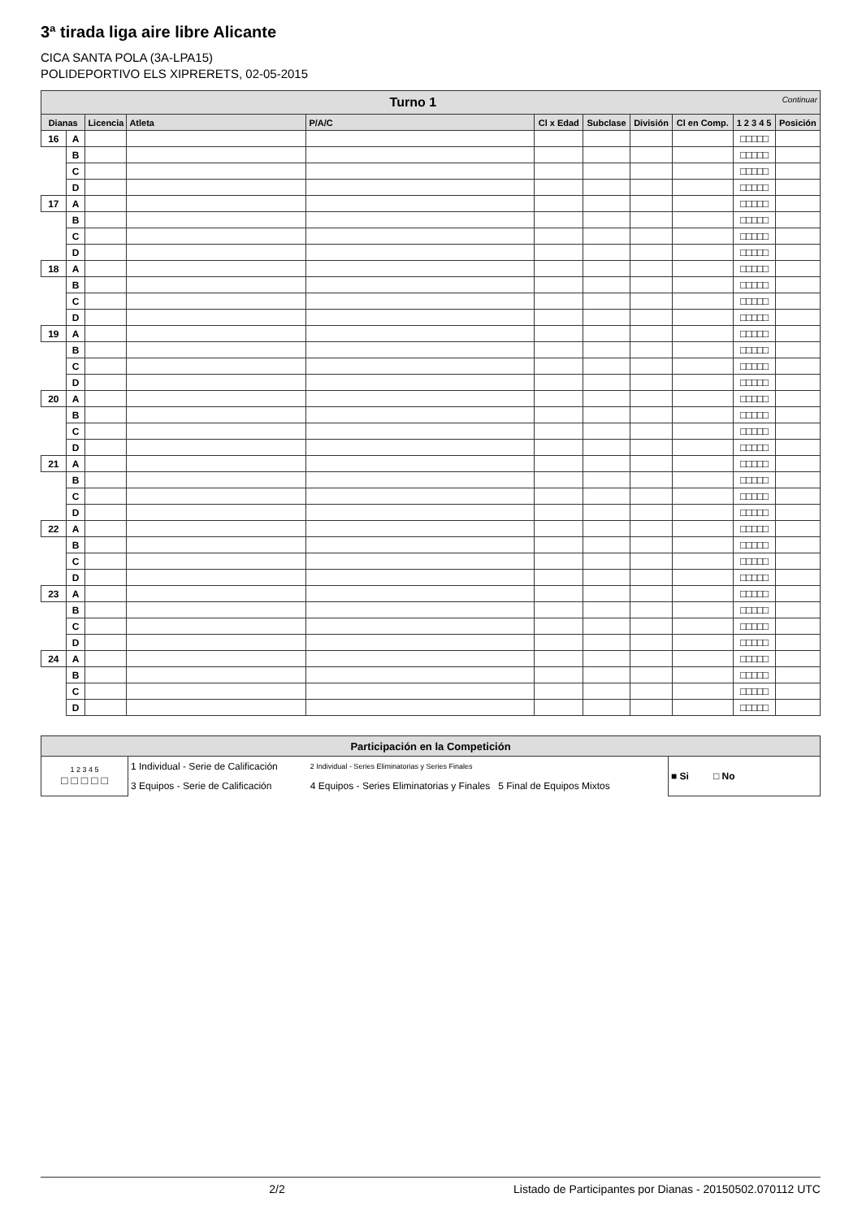3ª tirada liga aire libre Alicante
CICA SANTA POLA (3A-LPA15)
POLIDEPORTIVO ELS XIPRERETS, 02-05-2015
| Turno 1 Continuar | | | | | | | | | | |
| Dianas | | Licencia | Atleta | P/A/C | Cl x Edad | Subclase | División | Cl en Comp. | 1 2 3 4 5 | Posición |
| 16 | A | | | | | | | | □□□□□ | |
| | B | | | | | | | | □□□□□ | |
| | C | | | | | | | | □□□□□ | |
| | D | | | | | | | | □□□□□ | |
| 17 | A | | | | | | | | □□□□□ | |
| | B | | | | | | | | □□□□□ | |
| | C | | | | | | | | □□□□□ | |
| | D | | | | | | | | □□□□□ | |
| 18 | A | | | | | | | | □□□□□ | |
| | B | | | | | | | | □□□□□ | |
| | C | | | | | | | | □□□□□ | |
| | D | | | | | | | | □□□□□ | |
| 19 | A | | | | | | | | □□□□□ | |
| | B | | | | | | | | □□□□□ | |
| | C | | | | | | | | □□□□□ | |
| | D | | | | | | | | □□□□□ | |
| 20 | A | | | | | | | | □□□□□ | |
| | B | | | | | | | | □□□□□ | |
| | C | | | | | | | | □□□□□ | |
| | D | | | | | | | | □□□□□ | |
| 21 | A | | | | | | | | □□□□□ | |
| | B | | | | | | | | □□□□□ | |
| | C | | | | | | | | □□□□□ | |
| | D | | | | | | | | □□□□□ | |
| 22 | A | | | | | | | | □□□□□ | |
| | B | | | | | | | | □□□□□ | |
| | C | | | | | | | | □□□□□ | |
| | D | | | | | | | | □□□□□ | |
| 23 | A | | | | | | | | □□□□□ | |
| | B | | | | | | | | □□□□□ | |
| | C | | | | | | | | □□□□□ | |
| | D | | | | | | | | □□□□□ | |
| 24 | A | | | | | | | | □□□□□ | |
| | B | | | | | | | | □□□□□ | |
| | C | | | | | | | | □□□□□ | |
| | D | | | | | | | | □□□□□ | |
| Participación en la Competición | | | |
| 1 2 3 4 5 □ □ □ □ □ | 1 Individual - Serie de Calificación | 2 Individual - Series Eliminatorias y Series Finales | ■ Si □ No |
| | 3 Equipos - Serie de Calificación | 4 Equipos - Series Eliminatorias y Finales 5 Final de Equipos Mixtos | |
2/2 Listado de Participantes por Dianas - 20150502.070112 UTC